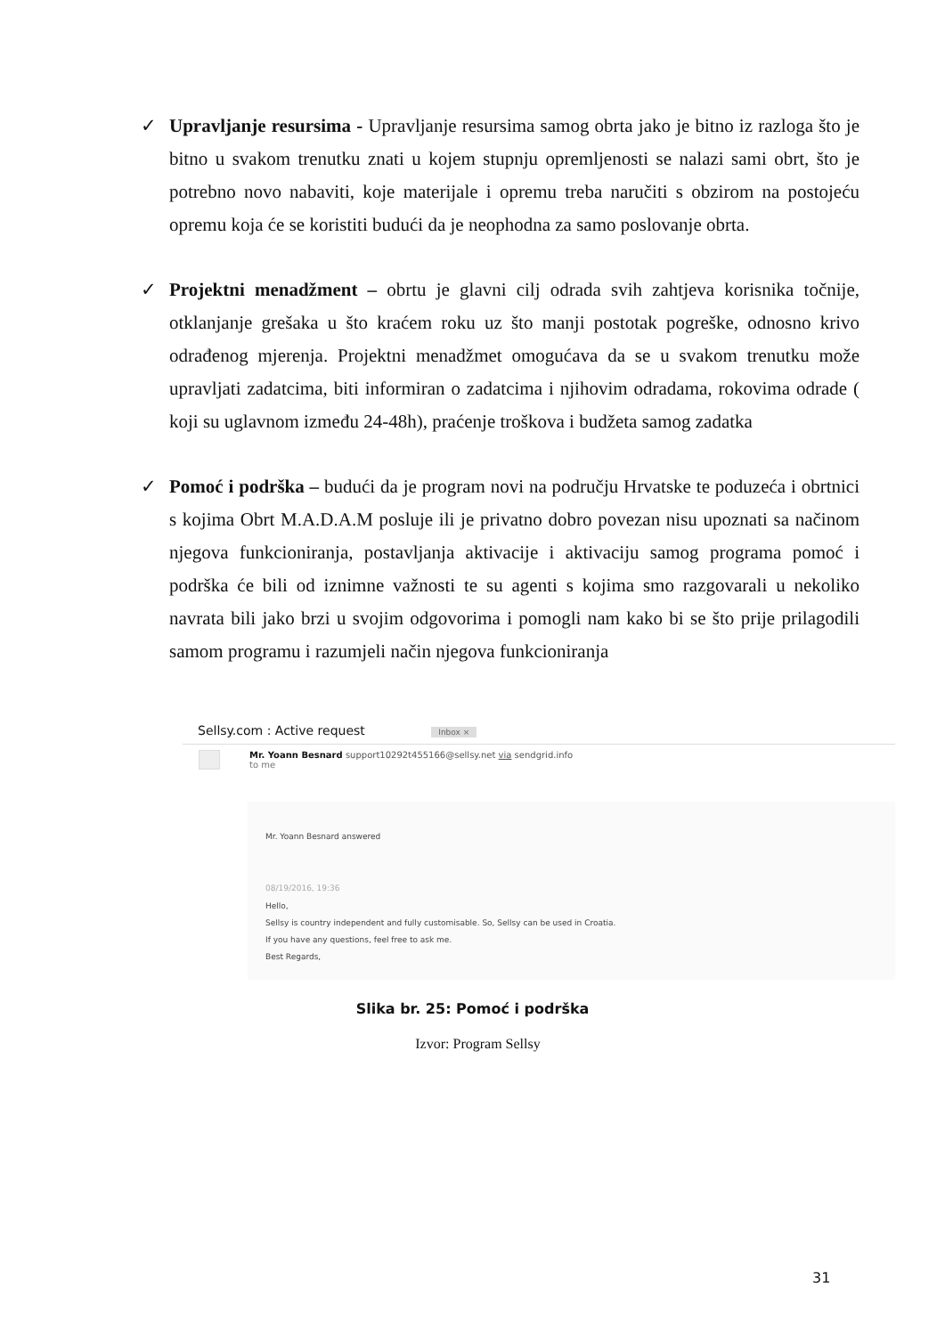✓ Upravljanje resursima - Upravljanje resursima samog obrta jako je bitno iz razloga što je bitno u svakom trenutku znati u kojem stupnju opremljenosti se nalazi sami obrt, što je potrebno novo nabaviti, koje materijale i opremu treba naručiti s obzirom na postojeću opremu koja će se koristiti budući da je neophodna za samo poslovanje obrta.
✓ Projektni menadžment – obrtu je glavni cilj odrada svih zahtjeva korisnika točnije, otklanjanje grešaka u što kraćem roku uz što manji postotak pogreške, odnosno krivo odrađenog mjerenja. Projektni menadžmet omogućava da se u svakom trenutku može upravljati zadatcima, biti informiran o zadatcima i njihovim odradama, rokovima odrade ( koji su uglavnom između 24-48h), praćenje troškova i budžeta samog zadatka
✓ Pomoć i podrška – budući da je program novi na području Hrvatske te poduzeća i obrtnici s kojima Obrt M.A.D.A.M posluje ili je privatno dobro povezan nisu upoznati sa načinom njegova funkcioniranja, postavljanja aktivacije i aktivaciju samog programa pomoć i podrška će bili od iznimne važnosti te su agenti s kojima smo razgovarali u nekoliko navrata bili jako brzi u svojim odgovorima i pomogli nam kako bi se što prije prilagodili samom programu i razumjeli način njegova funkcioniranja
Sellsy.com : Active request Inbox ×
Mr. Yoann Besnard support10292t455166@sellsy.net via sendgrid.info
to me
Mr. Yoann Besnard answered
08/19/2016, 19:36
Hello,
Sellsy is country independent and fully customisable. So, Sellsy can be used in Croatia.
If you have any questions, feel free to ask me.
Best Regards,
Slika br. 25: Pomoć i podrška
Izvor: Program Sellsy
31